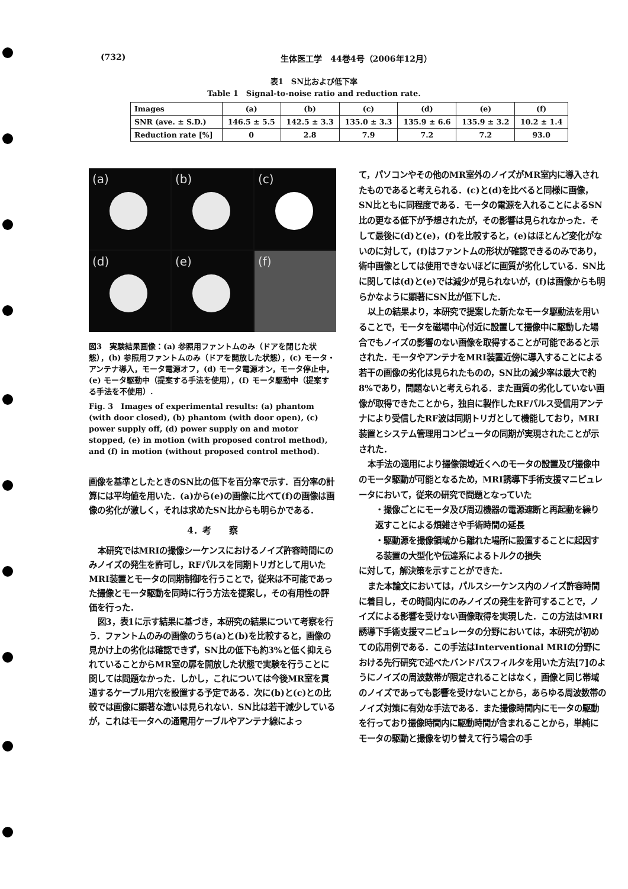(732) 生体医工学　44巻4号（2006年12月）
表1　SN比および低下率
Table 1　Signal-to-noise ratio and reduction rate.
| Images | (a) | (b) | (c) | (d) | (e) | (f) |
| --- | --- | --- | --- | --- | --- | --- |
| SNR (ave. ± S.D.) | 146.5 ± 5.5 | 142.5 ± 3.3 | 135.0 ± 3.3 | 135.9 ± 6.6 | 135.9 ± 3.2 | 10.2 ± 1.4 |
| Reduction rate [%] | 0 | 2.8 | 7.9 | 7.2 | 7.2 | 93.0 |
(a)
(b)
(c)
(d)
(e)
(f)
図3　実験結果画像：(a) 参照用ファントムのみ（ドアを閉じた状態），(b) 参照用ファントムのみ（ドアを開放した状態），(c) モータ・アンテナ導入，モータ電源オフ，(d) モータ電源オン，モータ停止中，(e) モータ駆動中（提案する手法を使用），(f) モータ駆動中（提案する手法を不使用）.
Fig. 3　Images of experimental results: (a) phantom (with door closed), (b) phantom (with door open), (c) power supply off, (d) power supply on and motor stopped, (e) in motion (with proposed control method), and (f) in motion (without proposed control method).
画像を基準としたときのSN比の低下を百分率で示す．百分率の計算には平均値を用いた．(a)から(e)の画像に比べて(f)の画像は画像の劣化が激しく，それは求めたSN比からも明らかである．
4．考　　察
本研究ではMRIの撮像シーケンスにおけるノイズ許容時間にのみノイズの発生を許可し，RFパルスを同期トリガとして用いたMRI装置とモータの同期制御を行うことで，従来は不可能であった撮像とモータ駆動を同時に行う方法を提案し，その有用性の評価を行った．
図3，表1に示す結果に基づき，本研究の結果について考察を行う．ファントムのみの画像のうち(a)と(b)を比較すると，画像の見かけ上の劣化は確認できず，SN比の低下も約3%と低く抑えられていることからMR室の扉を開放した状態で実験を行うことに関しては問題なかった．しかし，これについては今後MR室を貫通するケーブル用穴を設置する予定である．次に(b)と(c)との比較では画像に顕著な違いは見られない．SN比は若干減少しているが，これはモータへの通電用ケーブルやアンテナ線によっ
て，パソコンやその他のMR室外のノイズがMR室内に導入されたものであると考えられる．(c)と(d)を比べると同様に画像，SN比ともに同程度である．モータの電源を入れることによるSN比の更なる低下が予想されたが，その影響は見られなかった．そして最後に(d)と(e)，(f)を比較すると，(e)はほとんど変化がないのに対して，(f)はファントムの形状が確認できるのみであり，術中画像としては使用できないほどに画質が劣化している．SN比に関しては(d)と(e)では減少が見られないが，(f)は画像からも明らかなように顕著にSN比が低下した．
以上の結果より，本研究で提案した新たなモータ駆動法を用いることで，モータを磁場中心付近に設置して撮像中に駆動した場合でもノイズの影響のない画像を取得することが可能であると示された．モータやアンテナをMRI装置近傍に導入することによる若干の画像の劣化は見られたものの，SN比の減少率は最大で約8%であり，問題ないと考えられる．また画質の劣化していない画像が取得できたことから，独自に製作したRFパルス受信用アンテナにより受信したRF波は同期トリガとして機能しており，MRI装置とシステム管理用コンピュータの同期が実現されたことが示された．
本手法の適用により撮像領域近くへのモータの設置及び撮像中のモータ駆動が可能となるため，MRI誘導下手術支援マニピュレータにおいて，従来の研究で問題となっていた
・撮像ごとにモータ及び周辺機器の電源遮断と再起動を繰り返すことによる煩雑さや手術時間の延長
・駆動源を撮像領域から離れた場所に設置することに起因する装置の大型化や伝達系によるトルクの損失
に対して，解決策を示すことができた．
また本論文においては，パルスシーケンス内のノイズ許容時間に着目し，その時間内にのみノイズの発生を許可することで，ノイズによる影響を受けない画像取得を実現した．この方法はMRI誘導下手術支援マニピュレータの分野においては，本研究が初めての応用例である．この手法はInterventional MRIの分野における先行研究で述べたバンドパスフィルタを用いた方法[7]のようにノイズの周波数帯が限定されることはなく，画像と同じ帯域のノイズであっても影響を受けないことから，あらゆる周波数帯のノイズ対策に有効な手法である．また撮像時間内にモータの駆動を行っており撮像時間内に駆動時間が含まれることから，単純にモータの駆動と撮像を切り替えて行う場合の手